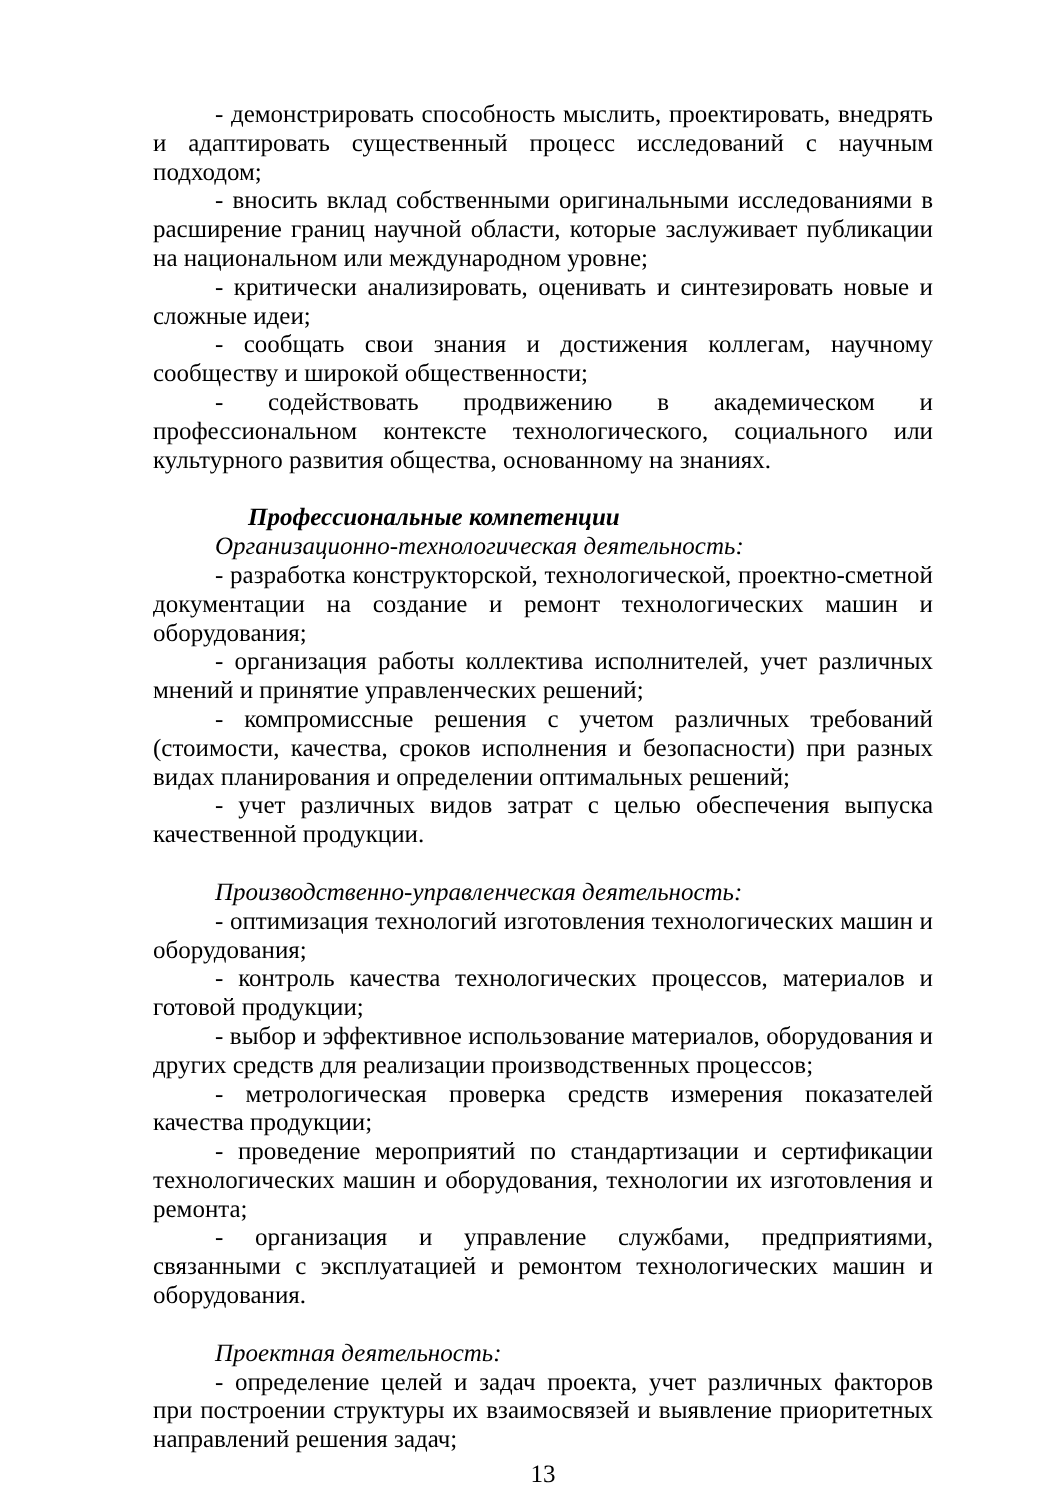- демонстрировать способность мыслить, проектировать, внедрять и адаптировать существенный процесс исследований с научным подходом;
- вносить вклад собственными оригинальными исследованиями в расширение границ научной области, которые заслуживает публикации на национальном или международном уровне;
- критически анализировать, оценивать и синтезировать новые и сложные идеи;
- сообщать свои знания и достижения коллегам, научному сообществу и широкой общественности;
- содействовать продвижению в академическом и профессиональном контексте технологического, социального или культурного развития общества, основанному на знаниях.
Профессиональные компетенции
Организационно-технологическая деятельность:
- разработка конструкторской, технологической, проектно-сметной документации на создание и ремонт технологических машин и оборудования;
- организация работы коллектива исполнителей, учет различных мнений и принятие управленческих решений;
- компромиссные решения с учетом различных требований (стоимости, качества, сроков исполнения и безопасности) при разных видах планирования и определении оптимальных решений;
- учет различных видов затрат с целью обеспечения выпуска качественной продукции.
Производственно-управленческая деятельность:
- оптимизация технологий изготовления технологических машин и оборудования;
- контроль качества технологических процессов, материалов и готовой продукции;
- выбор и эффективное использование материалов, оборудования и других средств для реализации производственных процессов;
- метрологическая проверка средств измерения показателей качества продукции;
- проведение мероприятий по стандартизации и сертификации технологических машин и оборудования, технологии их изготовления и ремонта;
- организация и управление службами, предприятиями, связанными с эксплуатацией и ремонтом технологических машин и оборудования.
Проектная деятельность:
- определение целей и задач проекта, учет различных факторов при построении структуры их взаимосвязей и выявление приоритетных направлений решения задач;
13